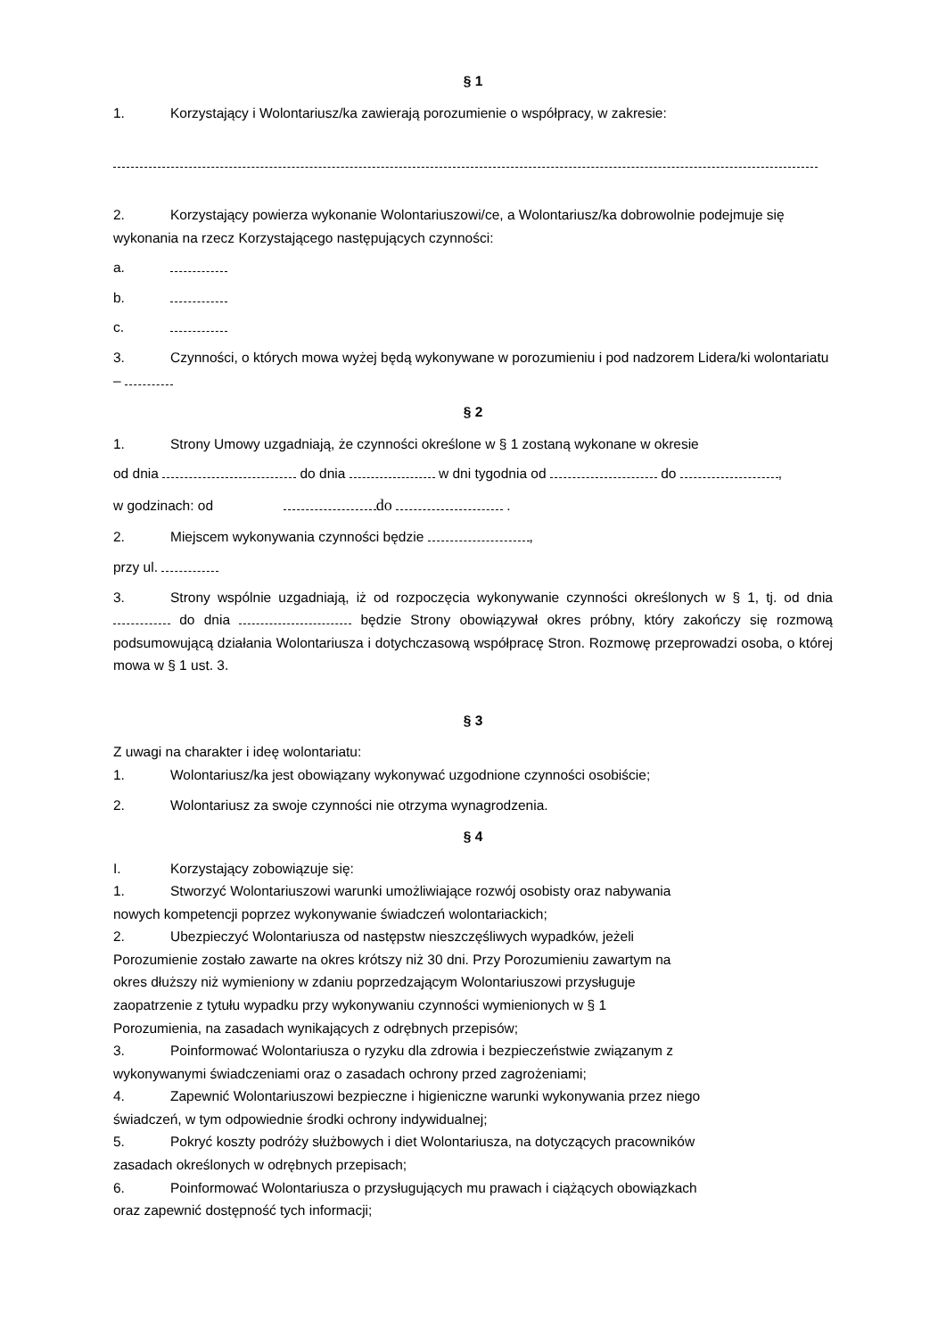§ 1
1. Korzystający i Wolontariusz/ka zawierają porozumienie o współpracy, w zakresie:
2. Korzystający powierza wykonanie Wolontariuszowi/ce, a Wolontariusz/ka dobrowolnie podejmuje się wykonania na rzecz Korzystającego następujących czynności:
a.
b.
c.
3. Czynności, o których mowa wyżej będą wykonywane w porozumieniu i pod nadzorem Lidera/ki wolontariatu –
§ 2
1. Strony Umowy uzgadniają, że czynności określone w § 1 zostaną wykonane w okresie
od dnia do dnia w dni tygodnia od do ,
w godzinach: od do .
2. Miejscem wykonywania czynności będzie ,
przy ul.
3. Strony wspólnie uzgadniają, iż od rozpoczęcia wykonywanie czynności określonych w § 1, tj. od dnia do dnia będzie Strony obowiązywał okres próbny, który zakończy się rozmową podsumowującą działania Wolontariusza i dotychczasową współpracę Stron. Rozmowę przeprowadzi osoba, o której mowa w § 1 ust. 3.
§ 3
Z uwagi na charakter i ideę wolontariatu:
1. Wolontariusz/ka jest obowiązany wykonywać uzgodnione czynności osobiście;
2. Wolontariusz za swoje czynności nie otrzyma wynagrodzenia.
§ 4
I. Korzystający zobowiązuje się:
1. Stworzyć Wolontariuszowi warunki umożliwiające rozwój osobisty oraz nabywania
nowych kompetencji poprzez wykonywanie świadczeń wolontariackich;
2. Ubezpieczyć Wolontariusza od następstw nieszczęśliwych wypadków, jeżeli
Porozumienie zostało zawarte na okres krótszy niż 30 dni. Przy Porozumieniu zawartym na
okres dłuższy niż wymieniony w zdaniu poprzedzającym Wolontariuszowi przysługuje
zaopatrzenie z tytułu wypadku przy wykonywaniu czynności wymienionych w § 1
Porozumienia, na zasadach wynikających z odrębnych przepisów;
3. Poinformować Wolontariusza o ryzyku dla zdrowia i bezpieczeństwie związanym z
wykonywanymi świadczeniami oraz o zasadach ochrony przed zagrożeniami;
4. Zapewnić Wolontariuszowi bezpieczne i higieniczne warunki wykonywania przez niego
świadczeń, w tym odpowiednie środki ochrony indywidualnej;
5. Pokryć koszty podróży służbowych i diet Wolontariusza, na dotyczących pracowników
zasadach określonych w odrębnych przepisach;
6. Poinformować Wolontariusza o przysługujących mu prawach i ciążących obowiązkach
oraz zapewnić dostępność tych informacji;